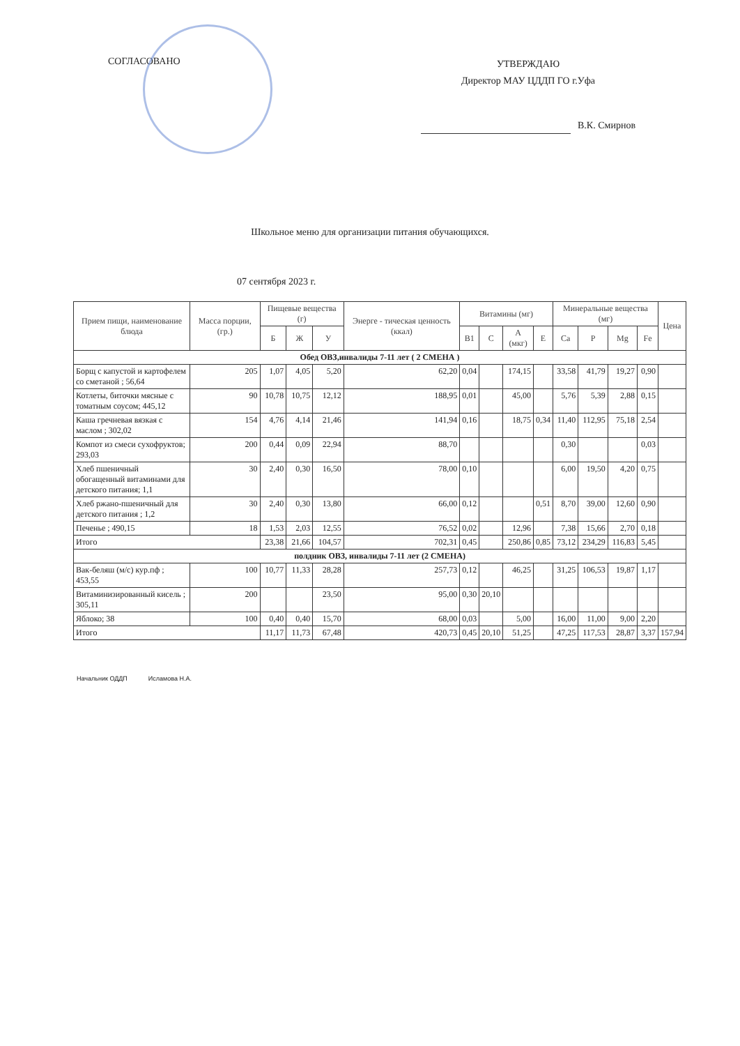СОГЛАСОВАНО
УТВЕРЖДАЮ
Директор МАУ ЦДДП ГО г.Уфа
В.К. Смирнов
Школьное меню для организации питания обучающихся.
07 сентября 2023 г.
| Прием пищи, наименование блюда | Масса порции, (гр.) | Пищевые вещества (г) | | | Энерге - тическая ценность (ккал) | Витамины (мг) | | | | Минеральные вещества (мг) | | | | Цена |
| --- | --- | --- | --- | --- | --- | --- | --- | --- | --- | --- | --- | --- | --- | --- |
| | | Б | Ж | У | | B1 | C | A (мкг) | E | Ca | P | Mg | Fe | |
| Обед ОВЗ,инвалиды 7-11 лет ( 2 СМЕНА ) | | | | | | | | | | | | | | |
| Борщ с капустой и картофелем со сметаной ; 56,64 | 205 | 1,07 | 4,05 | 5,20 | 62,20 | 0,04 | | 174,15 | | 33,58 | 41,79 | 19,27 | 0,90 | |
| Котлеты, биточки мясные с томатным соусом; 445,12 | 90 | 10,78 | 10,75 | 12,12 | 188,95 | 0,01 | | 45,00 | | 5,76 | 5,39 | 2,88 | 0,15 | |
| Каша гречневая вязкая с маслом ; 302,02 | 154 | 4,76 | 4,14 | 21,46 | 141,94 | 0,16 | | 18,75 | 0,34 | 11,40 | 112,95 | 75,18 | 2,54 | |
| Компот из смеси сухофруктов; 293,03 | 200 | 0,44 | 0,09 | 22,94 | 88,70 | | | | | 0,30 | | | 0,03 | |
| Хлеб пшеничный обогащенный витаминами для детского питания; 1,1 | 30 | 2,40 | 0,30 | 16,50 | 78,00 | 0,10 | | | | 6,00 | 19,50 | 4,20 | 0,75 | |
| Хлеб ржано-пшеничный для детского питания ; 1,2 | 30 | 2,40 | 0,30 | 13,80 | 66,00 | 0,12 | | | 0,51 | 8,70 | 39,00 | 12,60 | 0,90 | |
| Печенье ; 490,15 | 18 | 1,53 | 2,03 | 12,55 | 76,52 | 0,02 | | 12,96 | | 7,38 | 15,66 | 2,70 | 0,18 | |
| Итого | | 23,38 | 21,66 | 104,57 | 702,31 | 0,45 | | 250,86 | 0,85 | 73,12 | 234,29 | 116,83 | 5,45 | |
| полдник ОВЗ, инвалиды 7-11 лет (2 СМЕНА) | | | | | | | | | | | | | | |
| Вак-беляш (м/с) кур.пф ; 453,55 | 100 | 10,77 | 11,33 | 28,28 | 257,73 | 0,12 | | 46,25 | | 31,25 | 106,53 | 19,87 | 1,17 | |
| Витаминизированный кисель ; 305,11 | 200 | | | 23,50 | 95,00 | 0,30 | 20,10 | | | | | | | |
| Яблоко; 38 | 100 | 0,40 | 0,40 | 15,70 | 68,00 | 0,03 | | 5,00 | | 16,00 | 11,00 | 9,00 | 2,20 | |
| Итого | | 11,17 | 11,73 | 67,48 | 420,73 | 0,45 | 20,10 | 51,25 | | 47,25 | 117,53 | 28,87 | 3,37 | 157,94 |
Начальник ОДДП Исламова Н.А.